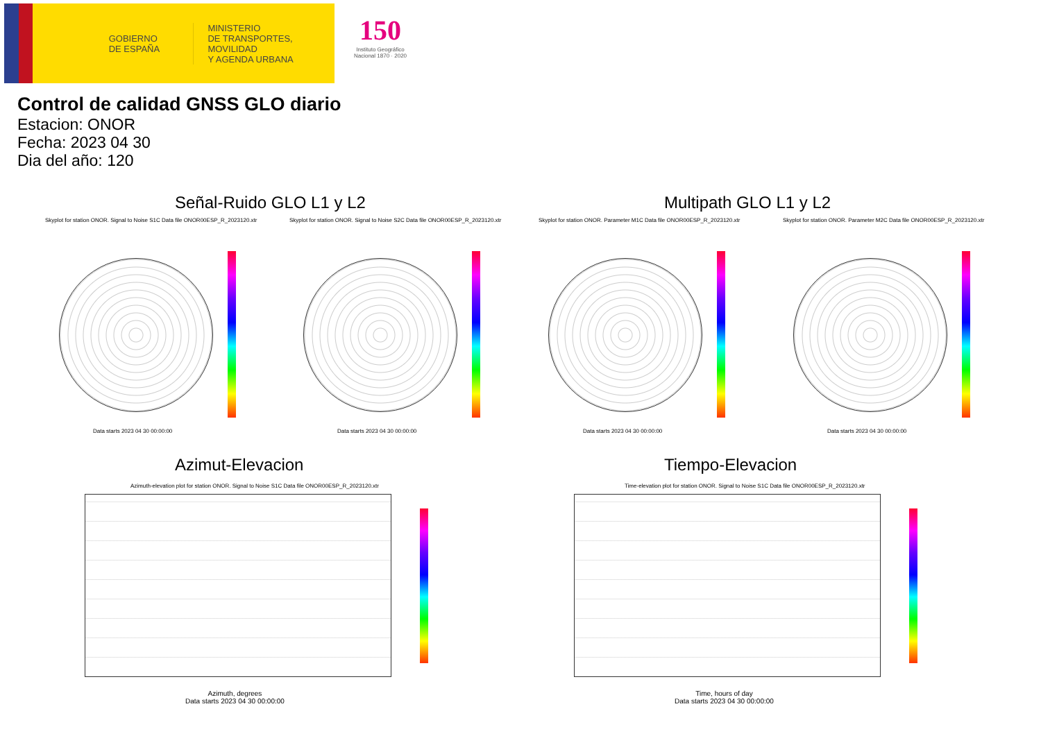GOBIERNO
DE ESPAÑA
MINISTERIO
DE TRANSPORTES, MOVILIDAD
Y AGENDA URBANA
150
Instituto Geográfico Nacional 1870 · 2020
Control de calidad GNSS GLO diario
Estacion: ONOR
Fecha: 2023 04 30
Dia del año: 120
Señal-Ruido GLO L1 y L2 Multipath GLO L1 y L2
Skyplot for station ONOR. Signal to Noise S1C Data file ONOR00ESP_R_2023120.xtr
Skyplot for station ONOR. Signal to Noise S2C Data file ONOR00ESP_R_2023120.xtr
Skyplot for station ONOR. Parameter M1C Data file ONOR00ESP_R_2023120.xtr
Skyplot for station ONOR. Parameter M2C Data file ONOR00ESP_R_2023120.xtr
Data starts 2023 04 30 00:00:00
Data starts 2023 04 30 00:00:00
Data starts 2023 04 30 00:00:00
Data starts 2023 04 30 00:00:00
Azimut-Elevacion Tiempo-Elevacion
Azimuth-elevation plot for station ONOR. Signal to Noise S1C Data file ONOR00ESP_R_2023120.xtr
Time-elevation plot for station ONOR. Signal to Noise S1C Data file ONOR00ESP_R_2023120.xtr
Azimuth, degrees
Data starts 2023 04 30 00:00:00
Time, hours of day
Data starts 2023 04 30 00:00:00